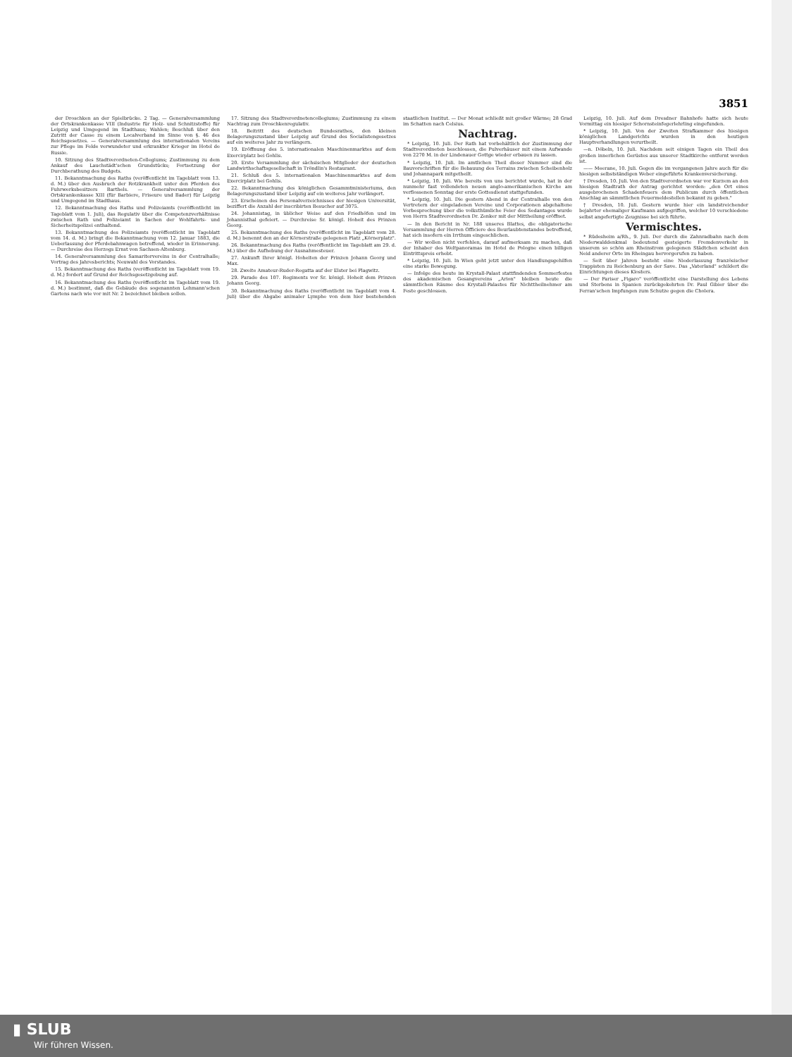3851
der Droschken an der Spielbrücke. 2 Tag. — Generalversammlung der Ortskrankenkasse VIII (Industrie für Holz- und Schnitzstoffe) für Leipzig und Umgegend im Stadthaus; Wahlen; Beschluß über den Zutritt der Casse zu einem Localverband im Sinne von §. 46 des Reichsgesetzes. — Generalversammlung des internationalen Vereins zur Pflege im Felde verwundeter und erkrankter Krieger im Hotel de Russie.
10. Sitzung des Stadtverordneten-Collegiums; Zustimmung zu dem Ankauf des Lauchstädt'schen Grundstücks; Fortsetzung der Durchberathung des Budgets.
11. Bekanntmachung des Raths (veröffentlicht im Tageblatt vom 13. d. M.) über den Ausbruch der Rotzkrankheit unter den Pferden des Fuhrwerksbesitzers Barthels. — Generalversammlung der Ortskrankenkasse XIII (für Barbiere, Friseure und Bader) für Leipzig und Umgegend im Stadthaus.
12. Bekanntmachung des Raths und Polizeiamts (veröffentlicht im Tageblatt vom 1. Juli), das Regulativ über die Competenzverhältnisse zwischen Rath und Polizeiamt in Sachen der Wohlfahrts- und Sicherheitspolizei enthaltend.
13. Bekanntmachung des Polizeiamts (veröffentlicht im Tageblatt vom 14. d. M.) bringt die Bekanntmachung vom 12. Januar 1883, die Ueberlassung der Pferdebahnwagen betreffend, wieder in Erinnerung. — Durchreise des Herzogs Ernst von Sachsen-Altenburg.
14. Generalversammlung des Samaritervereins in der Centralhalle; Vortrag des Jahresberichts; Neuwahl des Vorstandes.
15. Bekanntmachung des Raths (veröffentlicht im Tageblatt vom 19. d. M.) fordert auf Grund der Reichsgesetzgebung auf.
16. Bekanntmachung des Raths (veröffentlicht im Tageblatt vom 19. d. M.) bestimmt, daß die Gebäude des sogenannten Lehmann'schen Gartens nach wie vor mit Nr. 2 bezeichnet bleiben sollen.
17. Sitzung des Stadtverordnetencollegiums; Zustimmung zu einem Nachtrag zum Droschkenregulativ.
18. Beitritt des deutschen Bundesrathes, den kleinen Belagerungszustand über Leipzig auf Grund des Socialistengesetzes auf ein weiteres Jahr zu verlängern.
19. Eröffnung des 5. internationalen Maschinenmarktes auf dem Exercirplatz bei Gohlis.
20. Erste Versammlung der sächsischen Mitglieder der deutschen Landwirthschaftsgesellschaft in Tröndlin's Restaurant.
21. Schluß des 5. internationalen Maschinenmarktes auf dem Exercirplatz bei Gohlis.
22. Bekanntmachung des königlichen Gesammtministeriums, den Belagerungszustand über Leipzig auf ein weiteres Jahr verlängert.
23. Erscheinen des Personalverzeichnisses der hiesigen Universität, beziffert die Anzahl der inscribirten Besucher auf 3075.
24. Johannistag, in üblicher Weise auf den Friedhöfen und im Johannisthal gefeiert. — Durchreise Sr. königl. Hoheit des Prinzen Georg.
25. Bekanntmachung des Raths (veröffentlicht im Tageblatt vom 28. d. M.) benennt den an der Körnerstraße gelegenen Platz „Körnerplatz".
26. Bekanntmachung des Raths (veröffentlicht im Tageblatt am 29. d. M.) über die Aufhebung der Ausnahmesteuer.
27. Ankunft Ihrer königl. Hoheiten der Prinzen Johann Georg und Max.
28. Zweite Amateur-Ruder-Regatta auf der Elster bei Plagwitz.
29. Parade des 107. Regiments vor Sr. königl. Hoheit dem Prinzen Johann Georg.
30. Bekanntmachung des Raths (veröffentlicht im Tageblatt vom 4. Juli) über die Abgabe animaler Lymphe von dem hier bestehenden staatlichen Institut. — Der Monat schließt mit großer Wärme; 28 Grad im Schatten nach Celsius.
Nachtrag.
* Leipzig, 10. Juli. Der Rath hat vorbehältlich der Zustimmung der Stadtverordneten beschlossen, die Pulverhäuser mit einem Aufwande von 2270 M. in der Lindenauer Gottge wieder erbauen zu lassen.
* Leipzig, 10. Juli. Im amtlichen Theil dieser Nummer sind die Bauvorschriften für die Bebauung des Terrains zwischen Scheibenholz und Johannapark mitgetheilt.
* Leipzig, 10. Juli. Wie bereits von uns berichtet wurde, hat in der nunmehr fast vollendeten neuen anglo-amerikanischen Kirche am verflossenen Sonntag der erste Gottesdienst stattgefunden.
* Leipzig, 10. Juli. Die gestern Abend in der Centralhalle von den Vertretern der eingeladenen Vereine und Corporationen abgehaltene Vorbesprechung über die volksthümliche Feier des Sedantages wurde von Herrn Stadtverordneten Dr. Zenker mit der Mittheilung eröffnet.
— In den Bericht in Nr. 188 unseres Blattes, die obligatorische Versammlung der Herren Officiere des Beurlaubtenstandes betreffend, hat sich insofern ein Irrthum eingeschlichen.
— Wir wollen nicht verfehlen, darauf aufmerksam zu machen, daß der Inhaber des Weltpanoramas im Hotel de Pologne einen billigen Eintrittspreis erhebt.
* Leipzig, 10. Juli. In Wien geht jetzt unter den Handlungsgehilfen eine starke Bewegung.
— Infolge des heute im Krystall-Palast stattfindenden Sommerfestes des akademischen Gesangvereins „Arion" bleiben heute die sämmtlichen Räume des Krystall-Palastes für Nichttheilnehmer am Feste geschlossen.
Leipzig, 10. Juli. Auf dem Dresdner Bahnhofe hatte sich heute Vormittag ein hiesiger Schornsteinfegerlehrling eingefunden.
* Leipzig, 10. Juli. Von der Zweiten Strafkammer des hiesigen königlichen Landgerichts wurden in den heutigen Hauptverhandlungen verurtheilt.
—n. Döbeln, 10. Juli. Nachdem seit einigen Tagen ein Theil des großen innerlichen Gerüstes aus unserer Stadtkirche entfernt worden ist.
—— Meerane, 10. Juli. Gegen die im vergangenen Jahre auch für die hiesigen selbstständigen Weber eingeführte Krankenversicherung.
† Dresden, 10. Juli. Von den Stadtverordneten war vor Kurzem an den hiesigen Stadtrath der Antrag gerichtet worden: „den Ort eines ausgebrochenen Schadenfeuers dem Publicum durch öffentlichen Anschlag an sämmtlichen Feuermeldestellen bekannt zu geben."
† Dresden, 10. Juli. Gestern wurde hier ein landstreichender bejahrter ehemaliger Kaufmann aufgegriffen, welcher 10 verschiedene selbst angefertigte Zeugnisse bei sich führte.
Vermischtes.
* Rüdesheim a/Rh., 9. Juli. Der durch die Zahnradbahn nach dem Niederwalddenkmal bedeutend gesteigerte Fremdenverkehr in unserem so schön am Rheinstrom gelegenen Städtchen scheint den Neid anderer Orte im Rheingau hervorgerufen zu haben.
— Seit über Jahren besteht eine Niederlassung französischer Trappisten zu Reichenburg an der Save. Das „Vaterland" schildert die Einrichtungen dieses Klosters.
— Der Pariser „Figaro" veröffentlicht eine Darstellung des Lebens und Sterbens in Spanien zurückgekehrten Dr. Paul Gibier über die Ferran'schen Impfungen zum Schutze gegen die Cholera.
▮ SLUB
Wir führen Wissen.